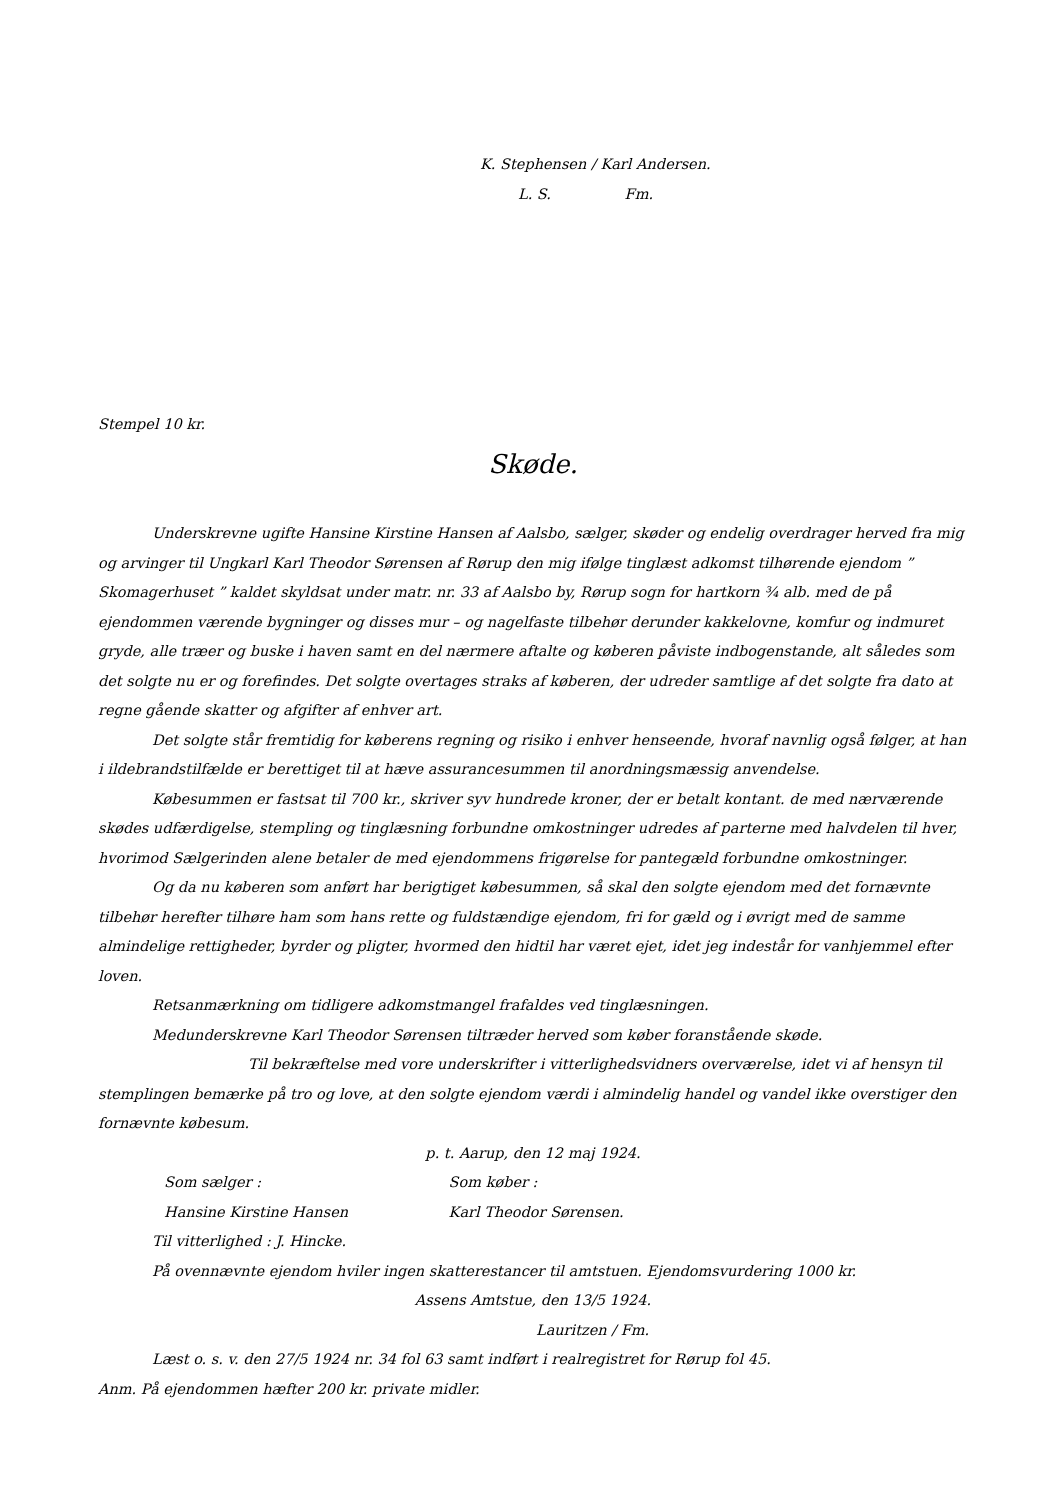K. Stephensen / Karl Andersen.
L. S. Fm.
Stempel 10 kr.
Skøde.
Underskrevne ugifte Hansine Kirstine Hansen af Aalsbo, sælger, skøder og endelig overdrager herved fra mig og arvinger til Ungkarl Karl Theodor Sørensen af Rørup den mig ifølge tinglæst adkomst tilhørende ejendom ” Skomagerhuset ” kaldet skyldsat under matr. nr. 33 af Aalsbo by, Rørup sogn for hartkorn ¾ alb. med de på ejendommen værende bygninger og disses mur – og nagelfaste tilbehør derunder kakkelovne, komfur og indmuret gryde, alle træer og buske i haven samt en del nærmere aftalte og køberen påviste indbogenstande, alt således som det solgte nu er og forefindes. Det solgte overtages straks af køberen, der udreder samtlige af det solgte fra dato at regne gående skatter og afgifter af enhver art.
Det solgte står fremtidig for køberens regning og risiko i enhver henseende, hvoraf navnlig også følger, at han i ildebrandstilfælde er berettiget til at hæve assurancesummen til anordningsmæssig anvendelse.
Købesummen er fastsat til 700 kr., skriver syv hundrede kroner, der er betalt kontant. de med nærværende skødes udfærdigelse, stempling og tinglæsning forbundne omkostninger udredes af parterne med halvdelen til hver, hvorimod Sælgerinden alene betaler de med ejendommens frigørelse for pantegæld forbundne omkostninger.
Og da nu køberen som anført har berigtiget købesummen, så skal den solgte ejendom med det fornævnte tilbehør herefter tilhøre ham som hans rette og fuldstændige ejendom, fri for gæld og i øvrigt med de samme almindelige rettigheder, byrder og pligter, hvormed den hidtil har været ejet, idet jeg indestår for vanhjemmel efter loven.
Retsanmærkning om tidligere adkomstmangel frafaldes ved tinglæsningen.
Medunderskrevne Karl Theodor Sørensen tiltræder herved som køber foranstående skøde.
Til bekræftelse med vore underskrifter i vitterlighedsvidners overværelse, idet vi af hensyn til stemplingen bemærke på tro og love, at den solgte ejendom værdi i almindelig handel og vandel ikke overstiger den fornævnte købesum.
p. t. Aarup, den 12 maj 1924.
Som sælger : Som køber :
Hansine Kirstine Hansen Karl Theodor Sørensen.
Til vitterlighed : J. Hincke.
På ovennævnte ejendom hviler ingen skatterestancer til amtstuen. Ejendomsvurdering 1000 kr.
Assens Amtstue, den 13/5 1924.
Lauritzen / Fm.
Læst o. s. v. den 27/5 1924 nr. 34 fol 63 samt indført i realregistret for Rørup fol 45.
Anm. På ejendommen hæfter 200 kr. private midler.